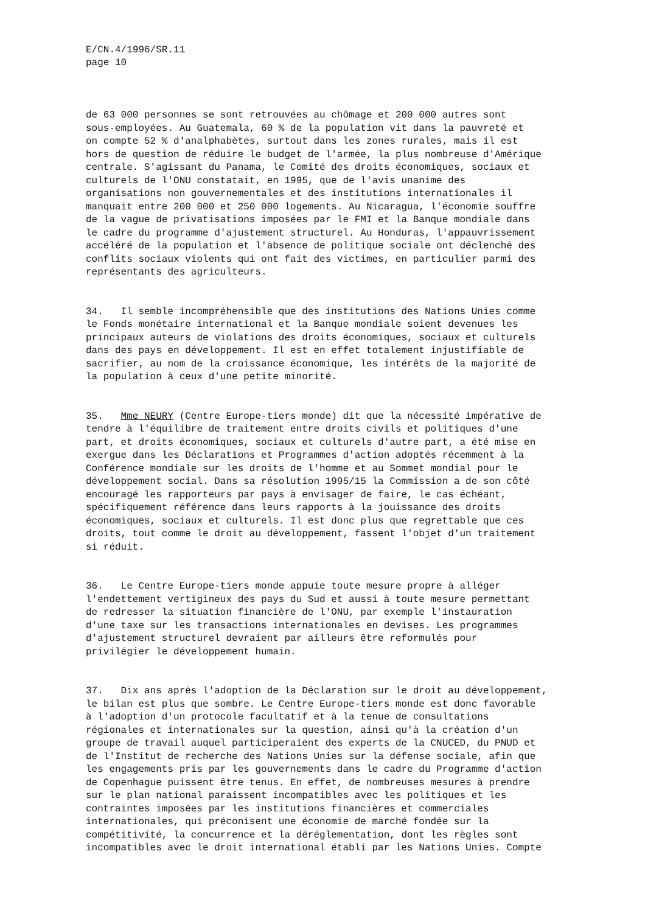E/CN.4/1996/SR.11 page 10
de 63 000 personnes se sont retrouvées au chômage et 200 000 autres sont sous-employées. Au Guatemala, 60 % de la population vit dans la pauvreté et on compte 52 % d'analphabètes, surtout dans les zones rurales, mais il est hors de question de réduire le budget de l'armée, la plus nombreuse d'Amérique centrale. S'agissant du Panama, le Comité des droits économiques, sociaux et culturels de l'ONU constatait, en 1995, que de l'avis unanime des organisations non gouvernementales et des institutions internationales il manquait entre 200 000 et 250 000 logements. Au Nicaragua, l'économie souffre de la vague de privatisations imposées par le FMI et la Banque mondiale dans le cadre du programme d'ajustement structurel. Au Honduras, l'appauvrissement accéléré de la population et l'absence de politique sociale ont déclenché des conflits sociaux violents qui ont fait des victimes, en particulier parmi des représentants des agriculteurs.
34. Il semble incompréhensible que des institutions des Nations Unies comme le Fonds monétaire international et la Banque mondiale soient devenues les principaux auteurs de violations des droits économiques, sociaux et culturels dans des pays en développement. Il est en effet totalement injustifiable de sacrifier, au nom de la croissance économique, les intérêts de la majorité de la population à ceux d'une petite minorité.
35. Mme NEURY (Centre Europe-tiers monde) dit que la nécessité impérative de tendre à l'équilibre de traitement entre droits civils et politiques d'une part, et droits économiques, sociaux et culturels d'autre part, a été mise en exergue dans les Déclarations et Programmes d'action adoptés récemment à la Conférence mondiale sur les droits de l'homme et au Sommet mondial pour le développement social. Dans sa résolution 1995/15 la Commission a de son côté encouragé les rapporteurs par pays à envisager de faire, le cas échéant, spécifiquement référence dans leurs rapports à la jouissance des droits économiques, sociaux et culturels. Il est donc plus que regrettable que ces droits, tout comme le droit au développement, fassent l'objet d'un traitement si réduit.
36. Le Centre Europe-tiers monde appuie toute mesure propre à alléger l'endettement vertigineux des pays du Sud et aussi à toute mesure permettant de redresser la situation financière de l'ONU, par exemple l'instauration d'une taxe sur les transactions internationales en devises. Les programmes d'ajustement structurel devraient par ailleurs être reformulés pour privilégier le développement humain.
37. Dix ans après l'adoption de la Déclaration sur le droit au développement, le bilan est plus que sombre. Le Centre Europe-tiers monde est donc favorable à l'adoption d'un protocole facultatif et à la tenue de consultations régionales et internationales sur la question, ainsi qu'à la création d'un groupe de travail auquel participeraient des experts de la CNUCED, du PNUD et de l'Institut de recherche des Nations Unies sur la défense sociale, afin que les engagements pris par les gouvernements dans le cadre du Programme d'action de Copenhague puissent être tenus. En effet, de nombreuses mesures à prendre sur le plan national paraissent incompatibles avec les politiques et les contraintes imposées par les institutions financières et commerciales internationales, qui préconisent une économie de marché fondée sur la compétitivité, la concurrence et la déréglementation, dont les règles sont incompatibles avec le droit international établi par les Nations Unies. Compte